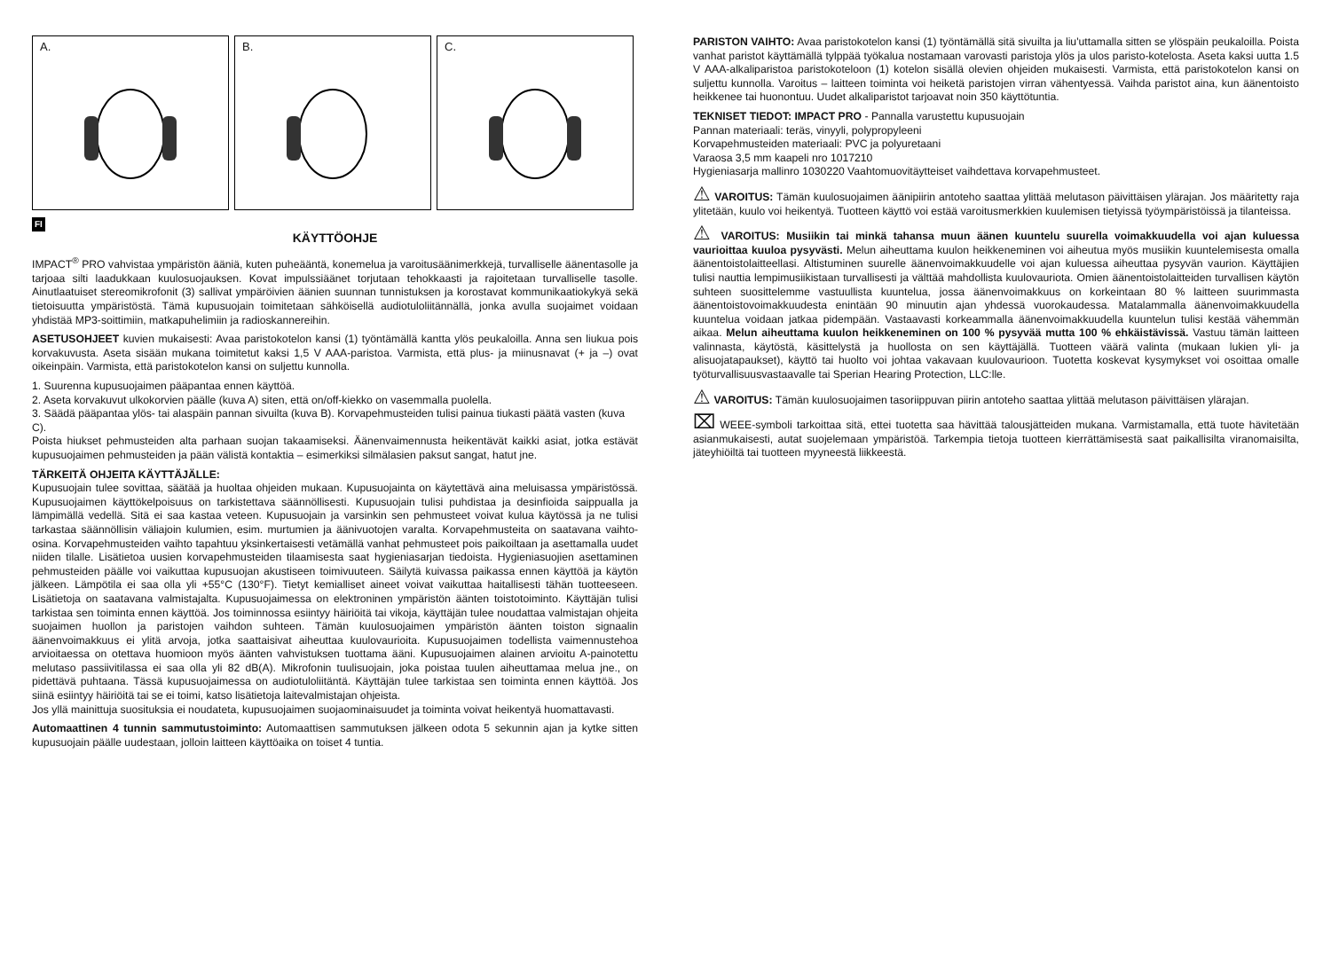A.
B.
C.
FI
KÄYTTÖOHJE
IMPACT<sup>®</sup> PRO vahvistaa ympäristön ääniä, kuten puheääntä, konemelua ja varoitusäänimerkkejä, turvalliselle äänentasolle ja tarjoaa silti laadukkaan kuulosuojauksen. Kovat impulssiäänet torjutaan tehokkaasti ja rajoitetaan turvalliselle tasolle. Ainutlaatuiset stereomikrofonit (3) sallivat ympäröivien äänien suunnan tunnistuksen ja korostavat kommunikaatiokykyä sekä tietoisuutta ympäristöstä. Tämä kupusuojain toimitetaan sähköisellä audiotuloliitännällä, jonka avulla suojaimet voidaan yhdistää MP3-soittimiin, matkapuhelimiin ja radioskannereihin.
ASETUSOHJEET kuvien mukaisesti: Avaa paristokotelon kansi (1) työntämällä kantta ylös peukaloilla. Anna sen liukua pois korvakuvusta. Aseta sisään mukana toimitetut kaksi 1,5 V AAA-paristoa. Varmista, että plus- ja miinusnavat (+ ja –) ovat oikeinpäin. Varmista, että paristokotelon kansi on suljettu kunnolla.
1. Suurenna kupusuojaimen pääpantaa ennen käyttöä.
2. Aseta korvakuvut ulkokorvien päälle (kuva A) siten, että on/off-kiekko on vasemmalla puolella.
3. Säädä pääpantaa ylös- tai alaspäin pannan sivuilta (kuva B). Korvapehmusteiden tulisi painua tiukasti päätä vasten (kuva C).
Poista hiukset pehmusteiden alta parhaan suojan takaamiseksi. Äänenvaimennusta heikentävät kaikki asiat, jotka estävät kupusuojaimen pehmusteiden ja pään välistä kontaktia – esimerkiksi silmälasien paksut sangat, hatut jne.
TÄRKEITÄ OHJEITA KÄYTTÄJÄLLE:
Kupusuojain tulee sovittaa, säätää ja huoltaa ohjeiden mukaan. Kupusuojainta on käytettävä aina meluisassa ympäristössä. Kupusuojaimen käyttökelpoisuus on tarkistettava säännöllisesti. Kupusuojain tulisi puhdistaa ja desinfioida saippualla ja lämpimällä vedellä. Sitä ei saa kastaa veteen. Kupusuojain ja varsinkin sen pehmusteet voivat kulua käytössä ja ne tulisi tarkastaa säännöllisin väliajoin kulumien, esim. murtumien ja äänivuotojen varalta. Korvapehmusteita on saatavana vaihto-osina. Korvapehmusteiden vaihto tapahtuu yksinkertaisesti vetämällä vanhat pehmusteet pois paikoiltaan ja asettamalla uudet niiden tilalle. Lisätietoa uusien korvapehmusteiden tilaamisesta saat hygieniasarjan tiedoista. Hygieniasuojien asettaminen pehmusteiden päälle voi vaikuttaa kupusuojan akustiseen toimivuuteen. Säilytä kuivassa paikassa ennen käyttöä ja käytön jälkeen. Lämpötila ei saa olla yli +55°C (130°F). Tietyt kemialliset aineet voivat vaikuttaa haitallisesti tähän tuotteeseen. Lisätietoja on saatavana valmistajalta. Kupusuojaimessa on elektroninen ympäristön äänten toistotoiminto. Käyttäjän tulisi tarkistaa sen toiminta ennen käyttöä. Jos toiminnossa esiintyy häiriöitä tai vikoja, käyttäjän tulee noudattaa valmistajan ohjeita suojaimen huollon ja paristojen vaihdon suhteen. Tämän kuulosuojaimen ympäristön äänten toiston signaalin äänenvoimakkuus ei ylitä arvoja, jotka saattaisivat aiheuttaa kuulovaurioita. Kupusuojaimen todellista vaimennustehoa arvioitaessa on otettava huomioon myös äänten vahvistuksen tuottama ääni. Kupusuojaimen alainen arvioitu A-painotettu melutaso passiivitilassa ei saa olla yli 82 dB(A). Mikrofonin tuulisuojain, joka poistaa tuulen aiheuttamaa melua jne., on pidettävä puhtaana. Tässä kupusuojaimessa on audiotuloliitäntä. Käyttäjän tulee tarkistaa sen toiminta ennen käyttöä. Jos siinä esiintyy häiriöitä tai se ei toimi, katso lisätietoja laitevalmistajan ohjeista.
Jos yllä mainittuja suosituksia ei noudateta, kupusuojaimen suojaominaisuudet ja toiminta voivat heikentyä huomattavasti.
Automaattinen 4 tunnin sammutustoiminto: Automaattisen sammutuksen jälkeen odota 5 sekunnin ajan ja kytke sitten kupusuojain päälle uudestaan, jolloin laitteen käyttöaika on toiset 4 tuntia.
PARISTON VAIHTO: Avaa paristokotelon kansi (1) työntämällä sitä sivuilta ja liu'uttamalla sitten se ylöspäin peukaloilla. Poista vanhat paristot käyttämällä tylppää työkalua nostamaan varovasti paristoja ylös ja ulos paristo-kotelosta. Aseta kaksi uutta 1.5 V AAA-alkaliparistoa paristokoteloon (1) kotelon sisällä olevien ohjeiden mukaisesti. Varmista, että paristokotelon kansi on suljettu kunnolla. Varoitus – laitteen toiminta voi heiketä paristojen virran vähentyessä. Vaihda paristot aina, kun äänentoisto heikkenee tai huonontuu. Uudet alkaliparistot tarjoavat noin 350 käyttötuntia.
TEKNISET TIEDOT: IMPACT PRO - Pannalla varustettu kupusuojain
Pannan materiaali: teräs, vinyyli, polypropyleeni
Korvapehmusteiden materiaali: PVC ja polyuretaani
Varaosa 3,5 mm kaapeli nro 1017210
Hygieniasarja mallinro 1030220 Vaahtomuovitäytteiset vaihdettava korvapehmusteet.
⚠ VAROITUS: Tämän kuulosuojaimen äänipiirin antoteho saattaa ylittää melutason päivittäisen ylärajan. Jos määritetty raja ylitetään, kuulo voi heikentyä. Tuotteen käyttö voi estää varoitusmerkkien kuulemisen tietyissä työympäristöissä ja tilanteissa.
⚠ VAROITUS: Musiikin tai minkä tahansa muun äänen kuuntelu suurella voimakkuudella voi ajan kuluessa vaurioittaa kuuloa pysyvästi. Melun aiheuttama kuulon heikkeneminen voi aiheutua myös musiikin kuuntelemisesta omalla äänentoistolaitteellasi. Altistuminen suurelle äänenvoimakkuudelle voi ajan kuluessa aiheuttaa pysyvän vaurion. Käyttäjien tulisi nauttia lempimusiikistaan turvallisesti ja välttää mahdollista kuulovauriota. Omien äänentoistolaitteiden turvallisen käytön suhteen suosittelemme vastuullista kuuntelua, jossa äänenvoimakkuus on korkeintaan 80 % laitteen suurimmasta äänentoistovoimakkuudesta enintään 90 minuutin ajan yhdessä vuorokaudessa. Matalammalla äänenvoimakkuudella kuuntelua voidaan jatkaa pidempään. Vastaavasti korkeammalla äänenvoimakkuudella kuuntelun tulisi kestää vähemmän aikaa. Melun aiheuttama kuulon heikkeneminen on 100 % pysyvää mutta 100 % ehkäistävissä. Vastuu tämän laitteen valinnasta, käytöstä, käsittelystä ja huollosta on sen käyttäjällä. Tuotteen väärä valinta (mukaan lukien yli- ja alisuojatapaukset), käyttö tai huolto voi johtaa vakavaan kuulovaurioon. Tuotetta koskevat kysymykset voi osoittaa omalle työturvallisuusvastaavalle tai Sperian Hearing Protection, LLC:lle.
⚠ VAROITUS: Tämän kuulosuojaimen tasoriippuvan piirin antoteho saattaa ylittää melutason päivittäisen ylärajan.
⌧ WEEE-symboli tarkoittaa sitä, ettei tuotetta saa hävittää talousjätteiden mukana. Varmistamalla, että tuote hävitetään asianmukaisesti, autat suojelemaan ympäristöä. Tarkempia tietoja tuotteen kierrättämisestä saat paikallisilta viranomaisilta, jäteyhiöiltä tai tuotteen myyneestä liikkeestä.